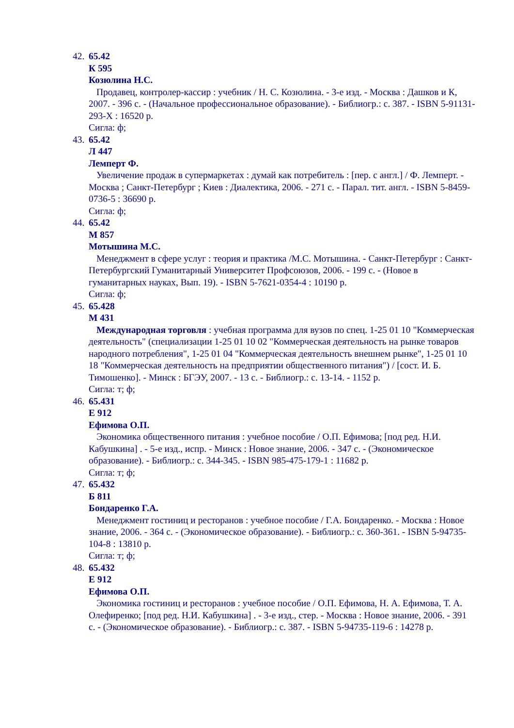42.
65.42
К 595
Козюлина Н.С.
Продавец, контролер-кассир : учебник / Н. С. Козюлина. - 3-е изд. - Москва : Дашков и К, 2007. - 396 с. - (Начальное профессиональное образование). - Библиогр.: с. 387. - ISBN 5-91131-293-X : 16520 р.
Сигла: ф;
43.
65.42
Л 447
Лемперт Ф.
Увеличение продаж в супермаркетах : думай как потребитель : [пер. с англ.] / Ф. Лемперт. - Москва ; Санкт-Петербург ; Киев : Диалектика, 2006. - 271 с. - Парал. тит. англ. - ISBN 5-8459-0736-5 : 36690 р.
Сигла: ф;
44.
65.42
М 857
Мотышина М.С.
Менеджмент в сфере услуг : теория и практика /М.С. Мотышина. - Санкт-Петербург : Санкт-Петербургский Гуманитарный Университет Профсоюзов, 2006. - 199 с. - (Новое в гуманитарных науках, Вып. 19). - ISBN 5-7621-0354-4 : 10190 р.
Сигла: ф;
45.
65.428
М 431
Международная торговля : учебная программа для вузов по спец. 1-25 01 10 "Коммерческая деятельность" (специализации 1-25 01 10 02 "Коммерческая деятельность на рынке товаров народного потребления", 1-25 01 04 "Коммерческая деятельность внешнем рынке", 1-25 01 10 18 "Коммерческая деятельность на предприятии общественного питания") / [сост. И. Б. Тимошенко]. - Минск : БГЭУ, 2007. - 13 с. - Библиогр.: с. 13-14. - 1152 р.
Сигла: т; ф;
46.
65.431
Е 912
Ефимова О.П.
Экономика общественного питания : учебное пособие / О.П. Ефимова; [под ред. Н.И. Кабушкина] . - 5-е изд., испр. - Минск : Новое знание, 2006. - 347 с. - (Экономическое образование). - Библиогр.: с. 344-345. - ISBN 985-475-179-1 : 11682 р.
Сигла: т; ф;
47.
65.432
Б 811
Бондаренко Г.А.
Менеджмент гостиниц и ресторанов : учебное пособие / Г.А. Бондаренко. - Москва : Новое знание, 2006. - 364 с. - (Экономическое образование). - Библиогр.: с. 360-361. - ISBN 5-94735-104-8 : 13810 р.
Сигла: т; ф;
48.
65.432
Е 912
Ефимова О.П.
Экономика гостиниц и ресторанов : учебное пособие / О.П. Ефимова, Н. А. Ефимова, Т. А. Олефиренко; [под ред. Н.И. Кабушкина] . - 3-е изд., стер. - Москва : Новое знание, 2006. - 391 с. - (Экономическое образование). - Библиогр.: с. 387. - ISBN 5-94735-119-6 : 14278 р.